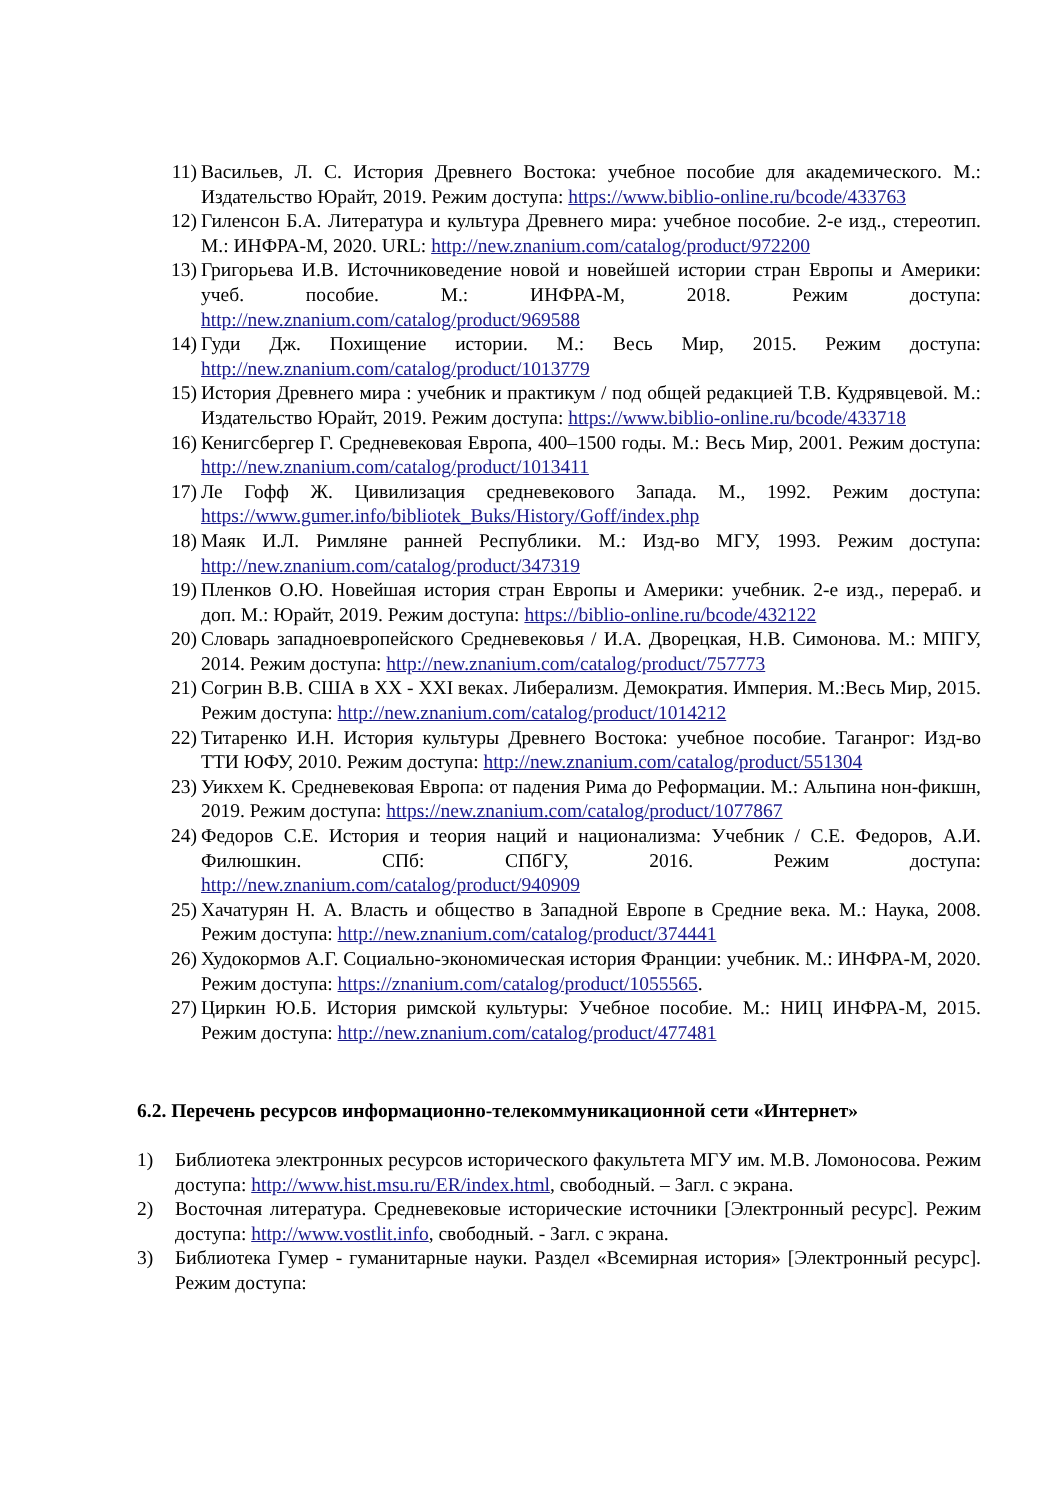11) Васильев, Л. С. История Древнего Востока: учебное пособие для академического. М.: Издательство Юрайт, 2019. Режим доступа: https://www.biblio-online.ru/bcode/433763
12) Гиленсон Б.А. Литература и культура Древнего мира: учебное пособие. 2-е изд., стереотип. М.: ИНФРА-М, 2020. URL: http://new.znanium.com/catalog/product/972200
13) Григорьева И.В. Источниковедение новой и новейшей истории стран Европы и Америки: учеб. пособие. М.: ИНФРА-М, 2018. Режим доступа: http://new.znanium.com/catalog/product/969588
14) Гуди Дж. Похищение истории. М.: Весь Мир, 2015. Режим доступа: http://new.znanium.com/catalog/product/1013779
15) История Древнего мира : учебник и практикум / под общей редакцией Т.В. Кудрявцевой. М.: Издательство Юрайт, 2019. Режим доступа: https://www.biblio-online.ru/bcode/433718
16) Кенигсбергер Г. Средневековая Европа, 400–1500 годы. М.: Весь Мир, 2001. Режим доступа: http://new.znanium.com/catalog/product/1013411
17) Ле Гофф Ж. Цивилизация средневекового Запада. М., 1992. Режим доступа: https://www.gumer.info/bibliotek_Buks/History/Goff/index.php
18) Маяк И.Л. Римляне ранней Республики. М.: Изд-во МГУ, 1993. Режим доступа: http://new.znanium.com/catalog/product/347319
19) Пленков О.Ю. Новейшая история стран Европы и Америки: учебник. 2-е изд., перераб. и доп. М.: Юрайт, 2019. Режим доступа: https://biblio-online.ru/bcode/432122
20) Словарь западноевропейского Средневековья / И.А. Дворецкая, Н.В. Симонова. М.: МПГУ, 2014. Режим доступа: http://new.znanium.com/catalog/product/757773
21) Согрин В.В. США в XX - XXI веках. Либерализм. Демократия. Империя. М.:Весь Мир, 2015. Режим доступа: http://new.znanium.com/catalog/product/1014212
22) Титаренко И.Н. История культуры Древнего Востока: учебное пособие. Таганрог: Изд-во ТТИ ЮФУ, 2010. Режим доступа: http://new.znanium.com/catalog/product/551304
23) Уикхем К. Средневековая Европа: от падения Рима до Реформации. М.: Альпина нон-фикшн, 2019. Режим доступа: https://new.znanium.com/catalog/product/1077867
24) Федоров С.Е. История и теория наций и национализма: Учебник / С.Е. Федоров, А.И. Филюшкин. СПб: СПбГУ, 2016. Режим доступа: http://new.znanium.com/catalog/product/940909
25) Хачатурян Н. А. Власть и общество в Западной Европе в Средние века. М.: Наука, 2008. Режим доступа: http://new.znanium.com/catalog/product/374441
26) Худокормов А.Г. Социально-экономическая история Франции: учебник. М.: ИНФРА-М, 2020. Режим доступа: https://znanium.com/catalog/product/1055565.
27) Циркин Ю.Б. История римской культуры: Учебное пособие. М.: НИЦ ИНФРА-М, 2015. Режим доступа: http://new.znanium.com/catalog/product/477481
6.2. Перечень ресурсов информационно-телекоммуникационной сети «Интернет»
1) Библиотека электронных ресурсов исторического факультета МГУ им. М.В. Ломоносова. Режим доступа: http://www.hist.msu.ru/ER/index.html, свободный. – Загл. с экрана.
2) Восточная литература. Средневековые исторические источники [Электронный ресурс]. Режим доступа: http://www.vostlit.info, свободный. - Загл. с экрана.
3) Библиотека Гумер - гуманитарные науки. Раздел «Всемирная история» [Электронный ресурс]. Режим доступа: